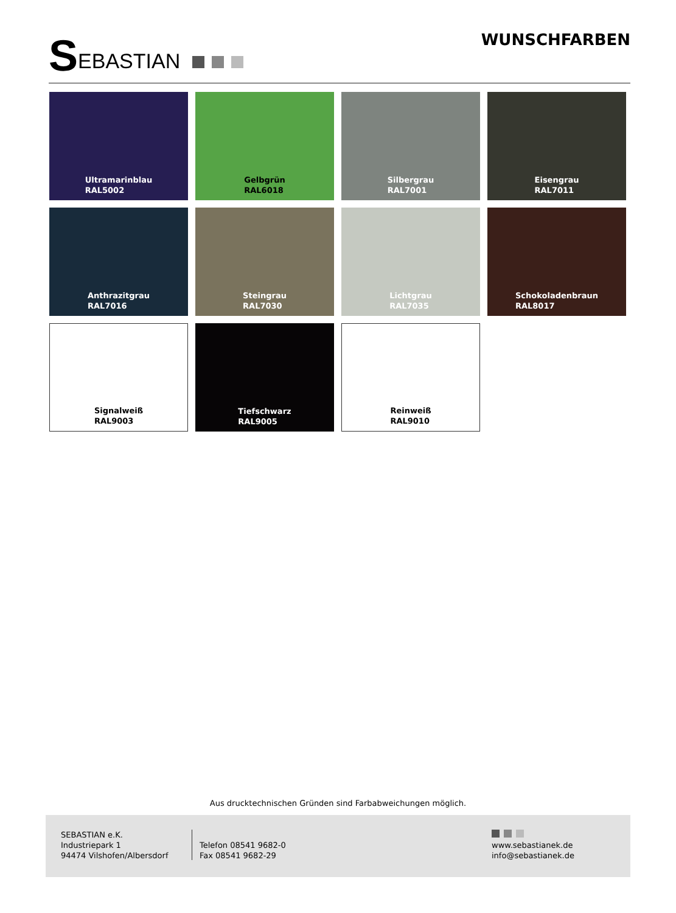SEBASTIAN WUNSCHFARBEN
Ultramarinblau
RAL5002
Gelbgrün
RAL6018
Silbergrau
RAL7001
Eisengrau
RAL7011
Anthrazitgrau
RAL7016
Steingrau
RAL7030
Lichtgrau
RAL7035
Schokoladenbraun
RAL8017
Signalweiß
RAL9003
Tiefschwarz
RAL9005
Reinweiß
RAL9010
Aus drucktechnischen Gründen sind Farbabweichungen möglich.
SEBASTIAN e.K.
Industriepark 1
94474 Vilshofen/Albersdorf
Telefon 08541 9682-0
Fax 08541 9682-29
www.sebastianek.de
info@sebastianek.de